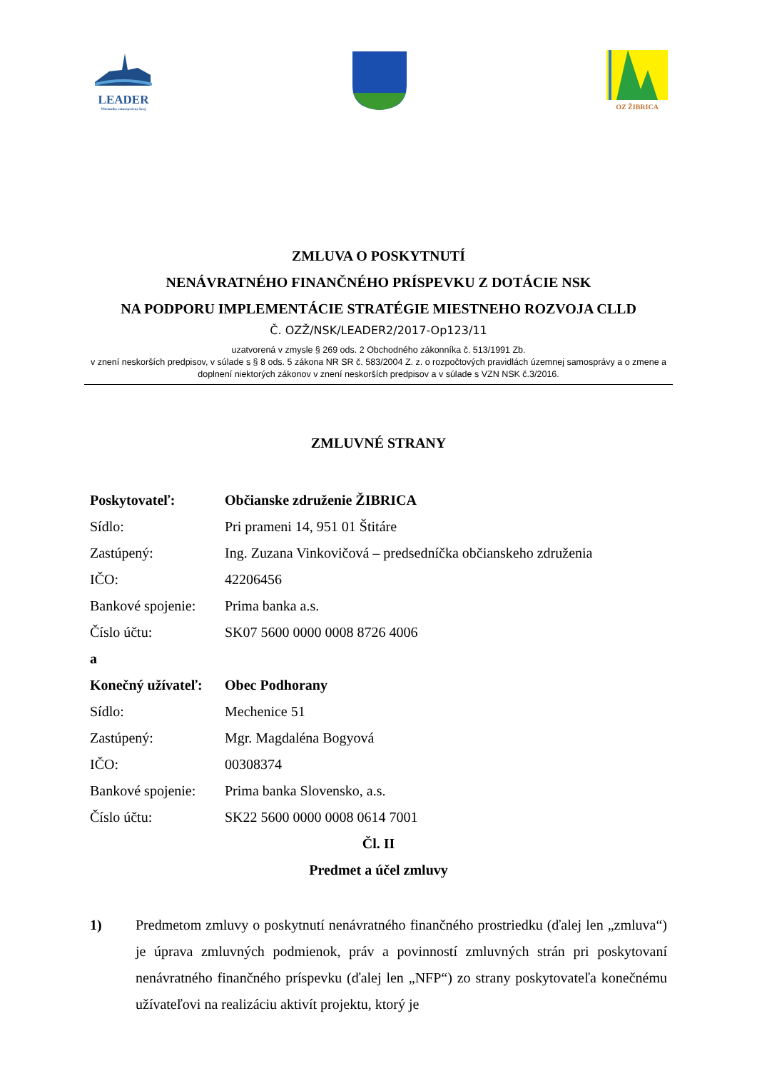LEADER
Nitriansky samosprávny kraj
OZ ŽIBRICA
ZMLUVA O POSKYTNUTÍ
NENÁVRATNÉHO FINANČNÉHO PRÍSPEVKU Z DOTÁCIE NSK
NA PODPORU IMPLEMENTÁCIE STRATÉGIE MIESTNEHO ROZVOJA CLLD
Č. OZŽ/NSK/LEADER2/2017-Op123/11
uzatvorená v zmysle § 269 ods. 2 Obchodného zákonníka č. 513/1991 Zb.
v znení neskorších predpisov, v súlade s § 8 ods. 5 zákona NR SR č. 583/2004 Z. z. o rozpočtových pravidlách územnej samosprávy a o zmene a doplnení niektorých zákonov v znení neskorších predpisov a v súlade s VZN NSK č.3/2016.
ZMLUVNÉ STRANY
Poskytovateľ: Občianske združenie ŽIBRICA
Sídlo: Pri prameni 14, 951 01 Štitáre
Zastúpený: Ing. Zuzana Vinkovičová – predsedníčka občianskeho združenia
IČO: 42206456
Bankové spojenie: Prima banka a.s.
Číslo účtu: SK07 5600 0000 0008 8726 4006
a
Konečný užívateľ: Obec Podhorany
Sídlo: Mechenice 51
Zastúpený: Mgr. Magdaléna Bogyová
IČO: 00308374
Bankové spojenie: Prima banka Slovensko, a.s.
Číslo účtu: SK22 5600 0000 0008 0614 7001
Čl. II
Predmet a účel zmluvy
1) Predmetom zmluvy o poskytnutí nenávratného finančného prostriedku (ďalej len „zmluva“) je úprava zmluvných podmienok, práv a povinností zmluvných strán pri poskytovaní nenávratného finančného príspevku (ďalej len „NFP“) zo strany poskytovateľa konečnému užívateľovi na realizáciu aktivít projektu, ktorý je